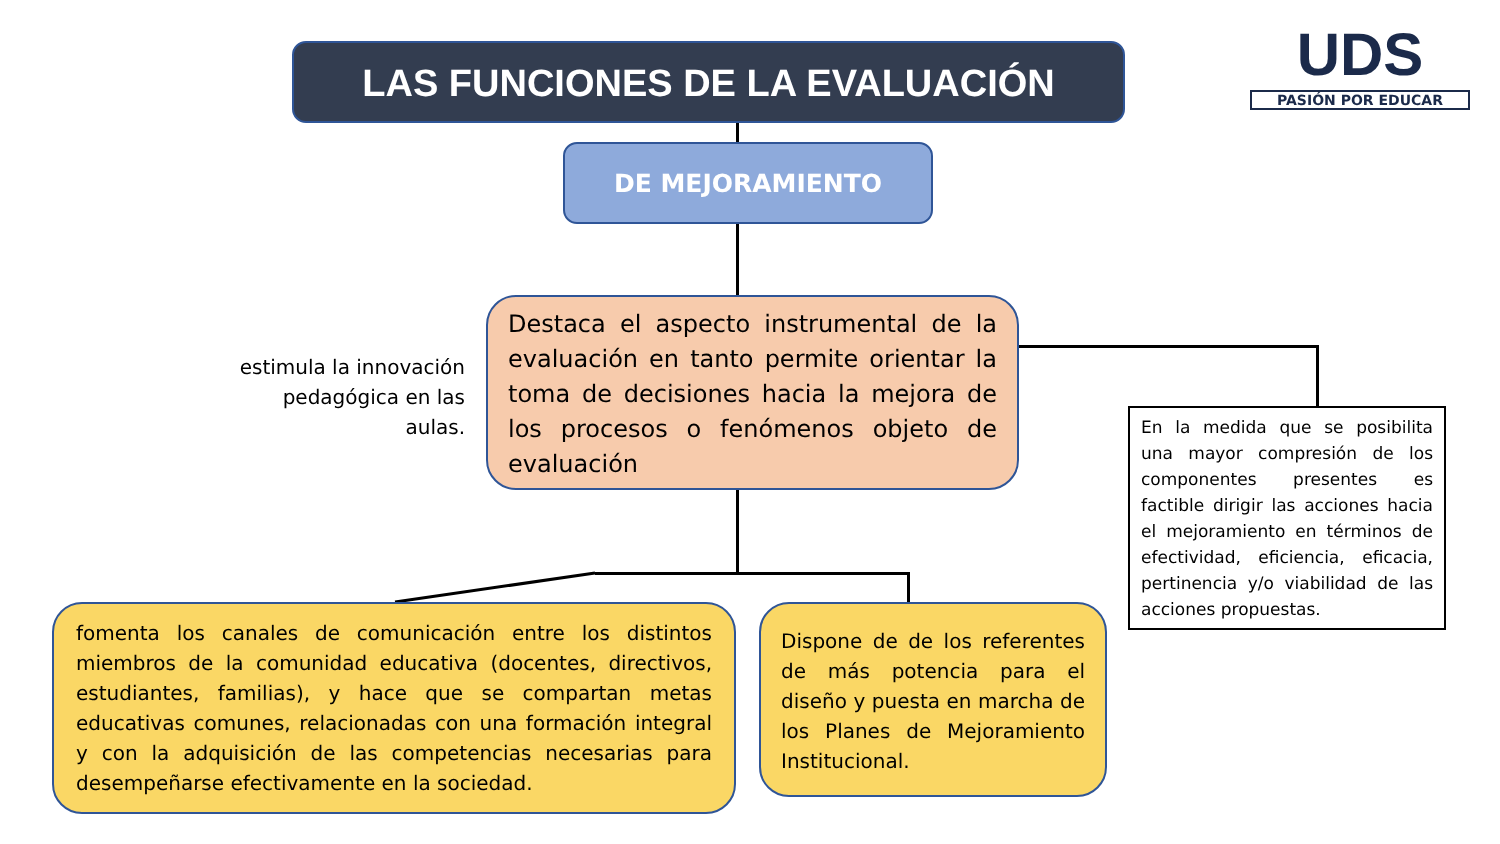LAS FUNCIONES DE LA EVALUACIÓN
UDS
PASIÓN POR EDUCAR
DE MEJORAMIENTO
estimula la innovación pedagógica en las aulas.
Destaca el aspecto instrumental de la evaluación en tanto permite orientar la toma de decisiones hacia la mejora de los procesos o fenómenos objeto de evaluación
En la medida que se posibilita una mayor compresión de los componentes presentes es factible dirigir las acciones hacia el mejoramiento en términos de efectividad, eficiencia, eficacia, pertinencia y/o viabilidad de las acciones propuestas.
fomenta los canales de comunicación entre los distintos miembros de la comunidad educativa (docentes, directivos, estudiantes, familias), y hace que se compartan metas educativas comunes, relacionadas con una formación integral y con la adquisición de las competencias necesarias para desempeñarse efectivamente en la sociedad.
Dispone de de los referentes de más potencia para el diseño y puesta en marcha de los Planes de Mejoramiento Institucional.